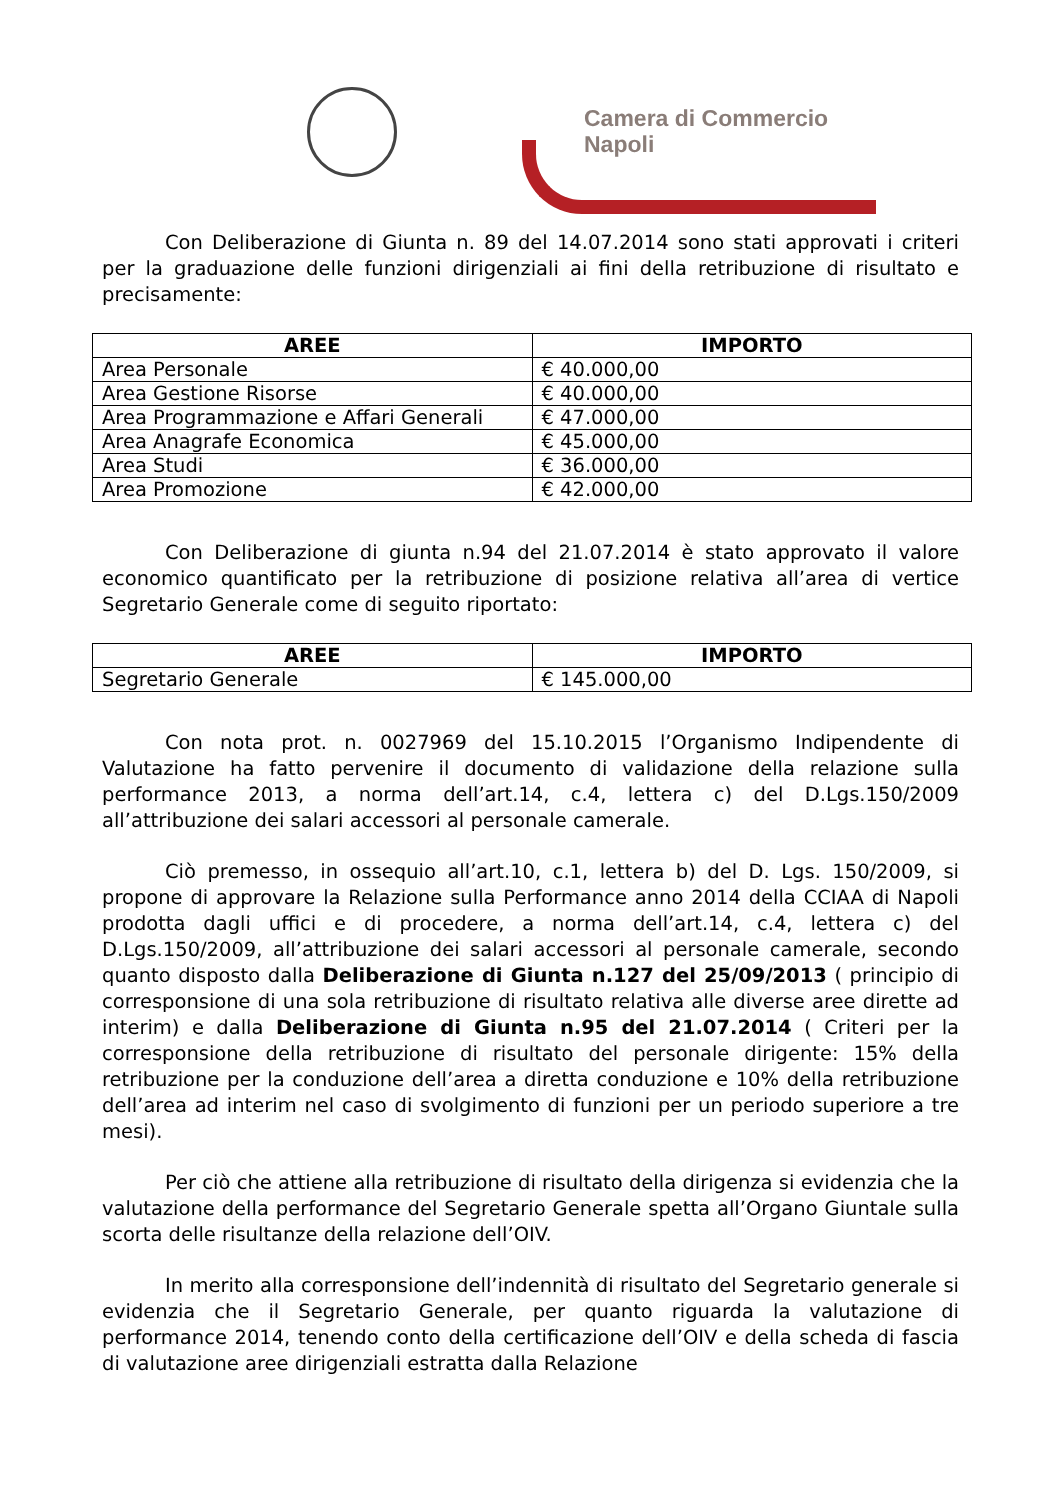Camera di Commercio
Napoli
Con Deliberazione di Giunta n. 89 del 14.07.2014 sono stati approvati i criteri per la graduazione delle funzioni dirigenziali ai fini della retribuzione di risultato e precisamente:
| AREE | IMPORTO |
| --- | --- |
| Area Personale | € 40.000,00 |
| Area Gestione Risorse | € 40.000,00 |
| Area Programmazione e Affari Generali | € 47.000,00 |
| Area Anagrafe Economica | € 45.000,00 |
| Area Studi | € 36.000,00 |
| Area Promozione | € 42.000,00 |
Con Deliberazione di giunta n.94 del 21.07.2014 è stato approvato il valore economico quantificato per la retribuzione di posizione relativa all’area di vertice Segretario Generale come di seguito riportato:
| AREE | IMPORTO |
| --- | --- |
| Segretario Generale | € 145.000,00 |
Con nota prot. n. 0027969 del 15.10.2015 l’Organismo Indipendente di Valutazione ha fatto pervenire il documento di validazione della relazione sulla performance 2013, a norma dell’art.14, c.4, lettera c) del D.Lgs.150/2009 all’attribuzione dei salari accessori al personale camerale.
Ciò premesso, in ossequio all’art.10, c.1, lettera b) del D. Lgs. 150/2009, si propone di approvare la Relazione sulla Performance anno 2014 della CCIAA di Napoli prodotta dagli uffici e di procedere, a norma dell’art.14, c.4, lettera c) del D.Lgs.150/2009, all’attribuzione dei salari accessori al personale camerale, secondo quanto disposto dalla Deliberazione di Giunta n.127 del 25/09/2013 ( principio di corresponsione di una sola retribuzione di risultato relativa alle diverse aree dirette ad interim) e dalla Deliberazione di Giunta n.95 del 21.07.2014 ( Criteri per la corresponsione della retribuzione di risultato del personale dirigente: 15% della retribuzione per la conduzione dell’area a diretta conduzione e 10% della retribuzione dell’area ad interim nel caso di svolgimento di funzioni per un periodo superiore a tre mesi).
Per ciò che attiene alla retribuzione di risultato della dirigenza si evidenzia che la valutazione della performance del Segretario Generale spetta all’Organo Giuntale sulla scorta delle risultanze della relazione dell’OIV.
In merito alla corresponsione dell’indennità di risultato del Segretario generale si evidenzia che il Segretario Generale, per quanto riguarda la valutazione di performance 2014, tenendo conto della certificazione dell’OIV e della scheda di fascia di valutazione aree dirigenziali estratta dalla Relazione